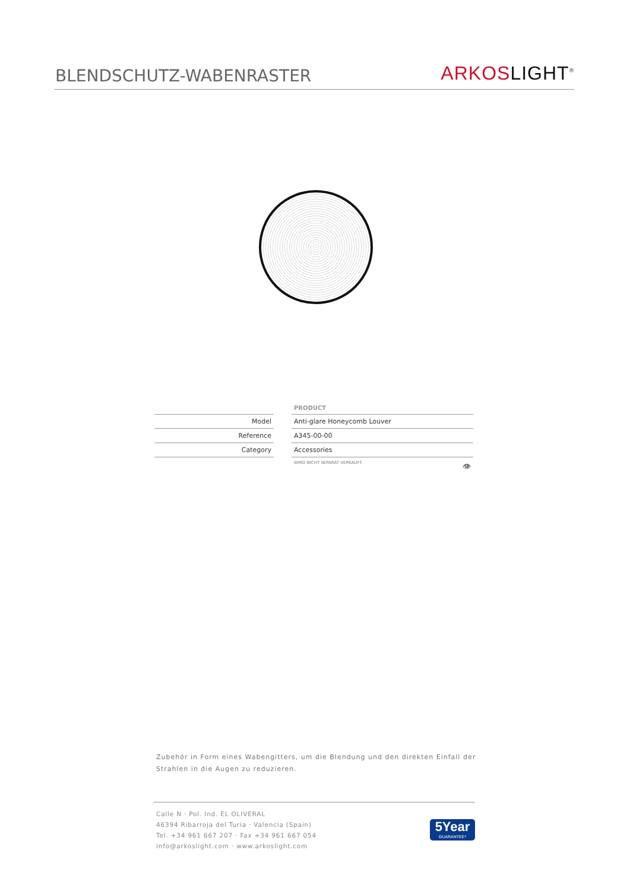BLENDSCHUTZ-WABENRASTER
ARKOS LIGHT<sup>®</sup>
| | | PRODUCT |
| Model | | Anti-glare Honeycomb Louver |
| Reference | | A345-00-00 |
| Category | | Accessories |
| | | WIRD NICHT SEPARAT VERKAUFT. 👁 |
Zubehör in Form eines Wabengitters, um die Blendung und den direkten Einfall der Strahlen in die Augen zu reduzieren.
Calle N · Pol. Ind. EL OLIVERAL
46394 Ribarroja del Turia · Valencia (Spain)
Tel. +34 961 667 207 · Fax +34 961 667 054
info@arkoslight.com · www.arkoslight.com
5Year
GUARANTEE*